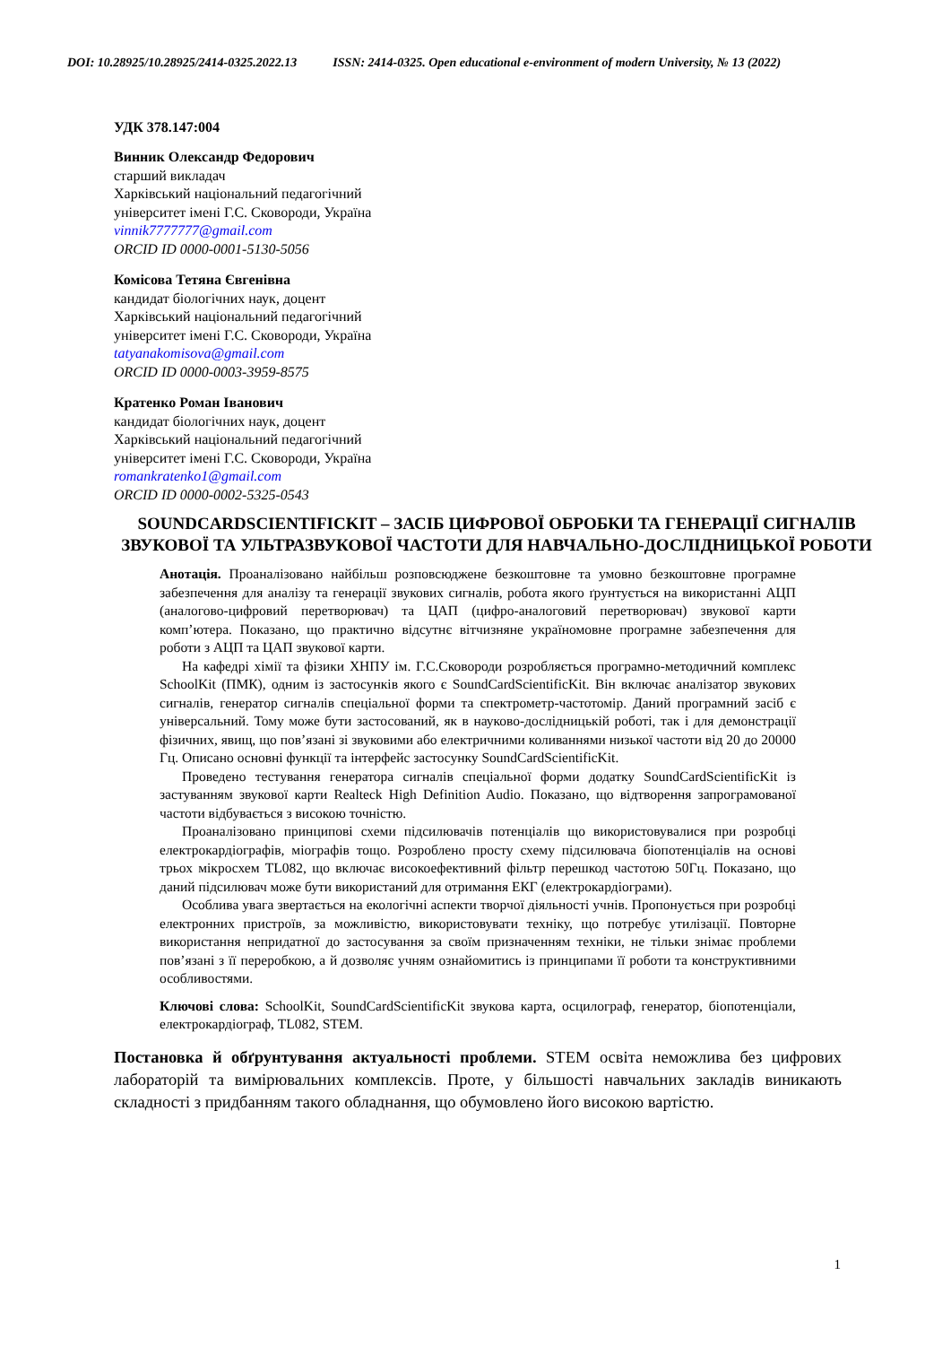DOI: 10.28925/10.28925/2414-0325.2022.13 ISSN: 2414-0325. Open educational e-environment of modern University, № 13 (2022)
УДК 378.147:004
Винник Олександр Федорович
старший викладач
Харківський національний педагогічний
університет імені Г.С. Сковороди, Україна
vinnik7777777@gmail.com
ORCID ID 0000-0001-5130-5056
Комісова Тетяна Євгенівна
кандидат біологічних наук, доцент
Харківський національний педагогічний
університет імені Г.С. Сковороди, Україна
tatyanakomisova@gmail.com
ORCID ID 0000-0003-3959-8575
Кратенко Роман Іванович
кандидат біологічних наук, доцент
Харківський національний педагогічний
університет імені Г.С. Сковороди, Україна
romankratenko1@gmail.com
ORCID ID 0000-0002-5325-0543
SOUNDCARDSCIENTIFICKIT – ЗАСІБ ЦИФРОВОЇ ОБРОБКИ ТА ГЕНЕРАЦІЇ СИГНАЛІВ ЗВУКОВОЇ ТА УЛЬТРАЗВУКОВОЇ ЧАСТОТИ ДЛЯ НАВЧАЛЬНО-ДОСЛІДНИЦЬКОЇ РОБОТИ
Анотація. Проаналізовано найбільш розповсюджене безкоштовне та умовно безкоштовне програмне забезпечення для аналізу та генерації звукових сигналів, робота якого ґрунтується на використанні АЦП (аналогово-цифровий перетворювач) та ЦАП (цифро-аналоговий перетворювач) звукової карти комп’ютера. Показано, що практично відсутнє вітчизняне україномовне програмне забезпечення для роботи з АЦП та ЦАП звукової карти.
На кафедрі хімії та фізики ХНПУ ім. Г.С.Сковороди розробляється програмно-методичний комплекс SchoolKit (ПМК), одним із застосунків якого є SoundCardScientificKit. Він включає аналізатор звукових сигналів, генератор сигналів спеціальної форми та спектрометр-частотомір. Даний програмний засіб є універсальний. Тому може бути застосований, як в науково-дослідницькій роботі, так і для демонстрації фізичних, явищ, що пов’язані зі звуковими або електричними коливаннями низької частоти від 20 до 20000 Гц. Описано основні функції та інтерфейс застосунку SoundCardScientificKit.
Проведено тестування генератора сигналів спеціальної форми додатку SoundCardScientificKit із застуванням звукової карти Realteck High Definition Audio. Показано, що відтворення запрограмованої частоти відбувається з високою точністю.
Проаналізовано принципові схеми підсилювачів потенціалів що використовувалися при розробці електрокардіографів, міографів тощо. Розроблено просту схему підсилювача біопотенціалів на основі трьох мікросхем TL082, що включає високоефективний фільтр перешкод частотою 50Гц. Показано, що даний підсилювач може бути використаний для отримання ЕКГ (електрокардіограми).
Особлива увага звертається на екологічні аспекти творчої діяльності учнів. Пропонується при розробці електронних пристроїв, за можливістю, використовувати техніку, що потребує утилізації. Повторне використання непридатної до застосування за своїм призначенням техніки, не тільки знімає проблеми пов’язані з її переробкою, а й дозволяє учням ознайомитись із принципами її роботи та конструктивними особливостями.
Ключові слова: SchoolKit, SoundCardScientificKit звукова карта, осцилограф, генератор, біопотенціали, електрокардіограф, TL082, STEM.
Постановка й обґрунтування актуальності проблеми. STEM освіта неможлива без цифрових лабораторій та вимірювальних комплексів. Проте, у більшості навчальних закладів виникають складності з придбанням такого обладнання, що обумовлено його високою вартістю.
1